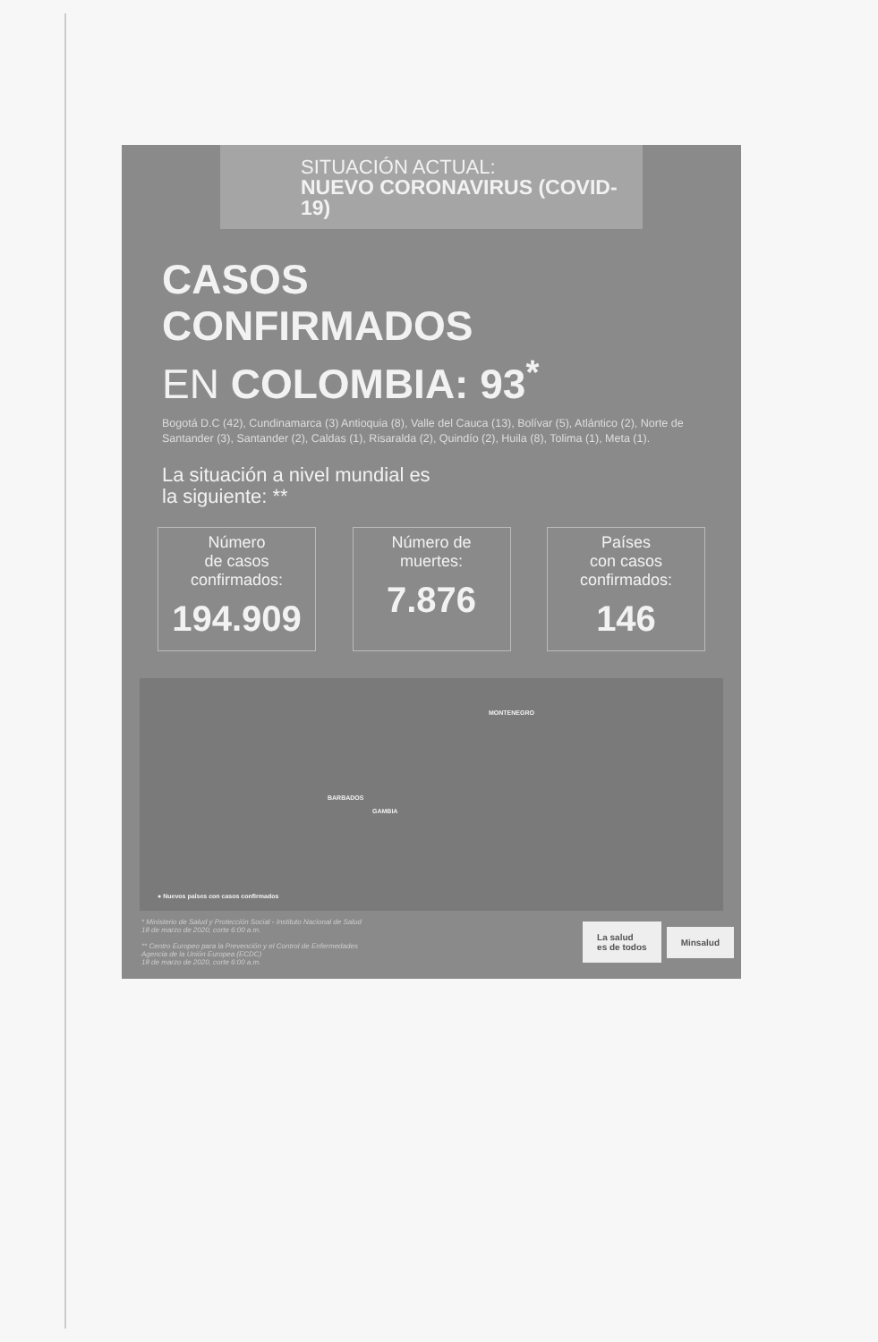SITUACIÓN ACTUAL:
NUEVO CORONAVIRUS (COVID-19)
CASOS
CONFIRMADOS
EN COLOMBIA: 93<sup>*</sup>
Bogotá D.C (42), Cundinamarca (3) Antioquia (8), Valle del Cauca (13), Bolívar (5), Atlántico (2), Norte de Santander (3), Santander (2), Caldas (1), Risaralda (2), Quindío (2), Huila (8), Tolima (1), Meta (1).
La situación a nivel mundial es
la siguiente: **
Número
de casos
confirmados:
194.909
Número de
muertes:
7.876
Países
con casos
confirmados:
146
MONTENEGRO
BARBADOS
GAMBIA
● Nuevos países con casos confirmados
* Ministerio de Salud y Protección Social - Instituto Nacional de Salud
18 de marzo de 2020, corte 6:00 a.m.
** Centro Europeo para la Prevención y el Control de Enfermedades
Agencia de la Unión Europea (ECDC)
18 de marzo de 2020, corte 6:00 a.m.
La salud
es de todos
Minsalud